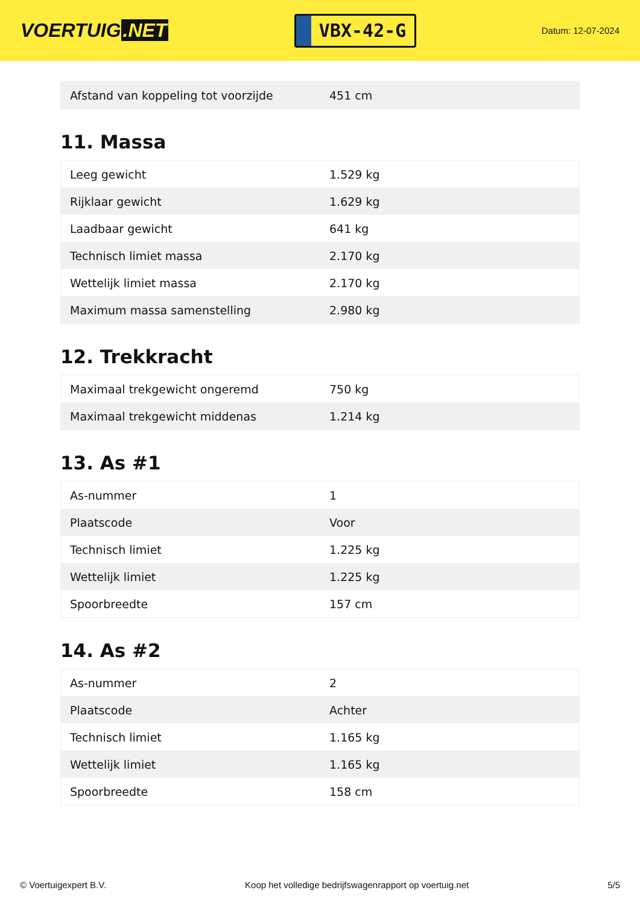VOERTUIG.NET
VBX-42-G
Datum: 12-07-2024
| Afstand van koppeling tot voorzijde | 451 cm |
11. Massa
| Leeg gewicht | 1.529 kg |
| Rijklaar gewicht | 1.629 kg |
| Laadbaar gewicht | 641 kg |
| Technisch limiet massa | 2.170 kg |
| Wettelijk limiet massa | 2.170 kg |
| Maximum massa samenstelling | 2.980 kg |
12. Trekkracht
| Maximaal trekgewicht ongeremd | 750 kg |
| Maximaal trekgewicht middenas | 1.214 kg |
13. As #1
| As-nummer | 1 |
| Plaatscode | Voor |
| Technisch limiet | 1.225 kg |
| Wettelijk limiet | 1.225 kg |
| Spoorbreedte | 157 cm |
14. As #2
| As-nummer | 2 |
| Plaatscode | Achter |
| Technisch limiet | 1.165 kg |
| Wettelijk limiet | 1.165 kg |
| Spoorbreedte | 158 cm |
© Voertuigexpert B.V. Koop het volledige bedrijfswagenrapport op voertuig.net 5/5